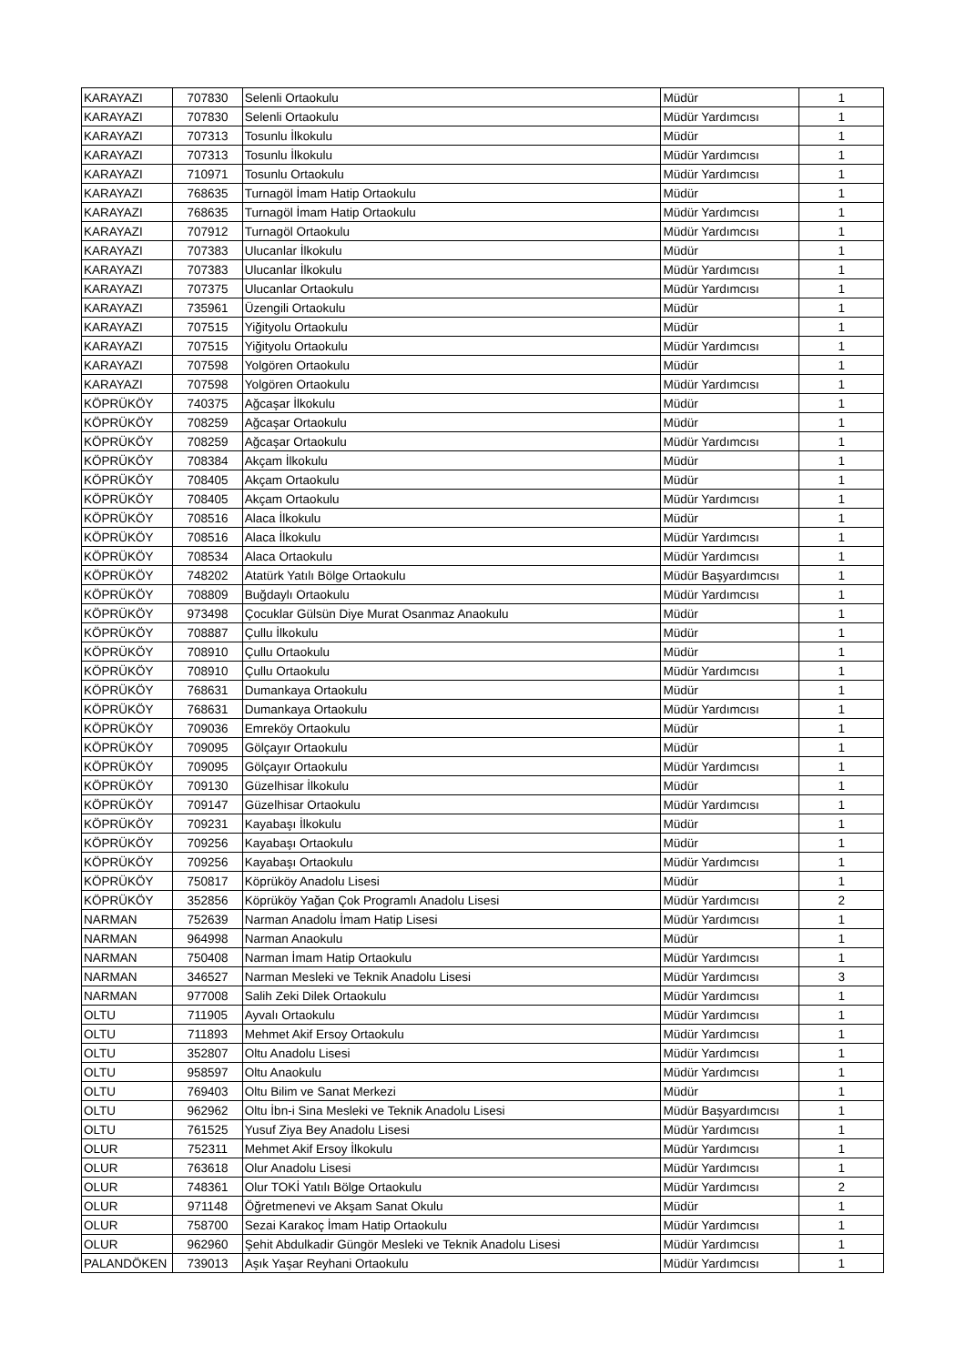| KARAYAZI | 707830 | Selenli Ortaokulu | Müdür | 1 |
| KARAYAZI | 707830 | Selenli Ortaokulu | Müdür Yardımcısı | 1 |
| KARAYAZI | 707313 | Tosunlu İlkokulu | Müdür | 1 |
| KARAYAZI | 707313 | Tosunlu İlkokulu | Müdür Yardımcısı | 1 |
| KARAYAZI | 710971 | Tosunlu Ortaokulu | Müdür Yardımcısı | 1 |
| KARAYAZI | 768635 | Turnagöl İmam Hatip Ortaokulu | Müdür | 1 |
| KARAYAZI | 768635 | Turnagöl İmam Hatip Ortaokulu | Müdür Yardımcısı | 1 |
| KARAYAZI | 707912 | Turnagöl Ortaokulu | Müdür Yardımcısı | 1 |
| KARAYAZI | 707383 | Ulucanlar İlkokulu | Müdür | 1 |
| KARAYAZI | 707383 | Ulucanlar İlkokulu | Müdür Yardımcısı | 1 |
| KARAYAZI | 707375 | Ulucanlar Ortaokulu | Müdür Yardımcısı | 1 |
| KARAYAZI | 735961 | Üzengili Ortaokulu | Müdür | 1 |
| KARAYAZI | 707515 | Yiğityolu Ortaokulu | Müdür | 1 |
| KARAYAZI | 707515 | Yiğityolu Ortaokulu | Müdür Yardımcısı | 1 |
| KARAYAZI | 707598 | Yolgören Ortaokulu | Müdür | 1 |
| KARAYAZI | 707598 | Yolgören Ortaokulu | Müdür Yardımcısı | 1 |
| KÖPRÜKÖY | 740375 | Ağcaşar İlkokulu | Müdür | 1 |
| KÖPRÜKÖY | 708259 | Ağcaşar Ortaokulu | Müdür | 1 |
| KÖPRÜKÖY | 708259 | Ağcaşar Ortaokulu | Müdür Yardımcısı | 1 |
| KÖPRÜKÖY | 708384 | Akçam İlkokulu | Müdür | 1 |
| KÖPRÜKÖY | 708405 | Akçam Ortaokulu | Müdür | 1 |
| KÖPRÜKÖY | 708405 | Akçam Ortaokulu | Müdür Yardımcısı | 1 |
| KÖPRÜKÖY | 708516 | Alaca İlkokulu | Müdür | 1 |
| KÖPRÜKÖY | 708516 | Alaca İlkokulu | Müdür Yardımcısı | 1 |
| KÖPRÜKÖY | 708534 | Alaca Ortaokulu | Müdür Yardımcısı | 1 |
| KÖPRÜKÖY | 748202 | Atatürk Yatılı Bölge Ortaokulu | Müdür Başyardımcısı | 1 |
| KÖPRÜKÖY | 708809 | Buğdaylı Ortaokulu | Müdür Yardımcısı | 1 |
| KÖPRÜKÖY | 973498 | Çocuklar Gülsün Diye Murat Osanmaz Anaokulu | Müdür | 1 |
| KÖPRÜKÖY | 708887 | Çullu İlkokulu | Müdür | 1 |
| KÖPRÜKÖY | 708910 | Çullu Ortaokulu | Müdür | 1 |
| KÖPRÜKÖY | 708910 | Çullu Ortaokulu | Müdür Yardımcısı | 1 |
| KÖPRÜKÖY | 768631 | Dumankaya Ortaokulu | Müdür | 1 |
| KÖPRÜKÖY | 768631 | Dumankaya Ortaokulu | Müdür Yardımcısı | 1 |
| KÖPRÜKÖY | 709036 | Emreköy Ortaokulu | Müdür | 1 |
| KÖPRÜKÖY | 709095 | Gölçayır Ortaokulu | Müdür | 1 |
| KÖPRÜKÖY | 709095 | Gölçayır Ortaokulu | Müdür Yardımcısı | 1 |
| KÖPRÜKÖY | 709130 | Güzelhisar İlkokulu | Müdür | 1 |
| KÖPRÜKÖY | 709147 | Güzelhisar Ortaokulu | Müdür Yardımcısı | 1 |
| KÖPRÜKÖY | 709231 | Kayabaşı İlkokulu | Müdür | 1 |
| KÖPRÜKÖY | 709256 | Kayabaşı Ortaokulu | Müdür | 1 |
| KÖPRÜKÖY | 709256 | Kayabaşı Ortaokulu | Müdür Yardımcısı | 1 |
| KÖPRÜKÖY | 750817 | Köprüköy Anadolu Lisesi | Müdür | 1 |
| KÖPRÜKÖY | 352856 | Köprüköy Yağan Çok Programlı Anadolu Lisesi | Müdür Yardımcısı | 2 |
| NARMAN | 752639 | Narman Anadolu İmam Hatip Lisesi | Müdür Yardımcısı | 1 |
| NARMAN | 964998 | Narman Anaokulu | Müdür | 1 |
| NARMAN | 750408 | Narman İmam Hatip Ortaokulu | Müdür Yardımcısı | 1 |
| NARMAN | 346527 | Narman Mesleki ve Teknik Anadolu Lisesi | Müdür Yardımcısı | 3 |
| NARMAN | 977008 | Salih Zeki Dilek Ortaokulu | Müdür Yardımcısı | 1 |
| OLTU | 711905 | Ayvalı Ortaokulu | Müdür Yardımcısı | 1 |
| OLTU | 711893 | Mehmet Akif Ersoy Ortaokulu | Müdür Yardımcısı | 1 |
| OLTU | 352807 | Oltu Anadolu Lisesi | Müdür Yardımcısı | 1 |
| OLTU | 958597 | Oltu Anaokulu | Müdür Yardımcısı | 1 |
| OLTU | 769403 | Oltu Bilim ve Sanat Merkezi | Müdür | 1 |
| OLTU | 962962 | Oltu İbn-i Sina Mesleki ve Teknik Anadolu Lisesi | Müdür Başyardımcısı | 1 |
| OLTU | 761525 | Yusuf Ziya Bey Anadolu Lisesi | Müdür Yardımcısı | 1 |
| OLUR | 752311 | Mehmet Akif Ersoy İlkokulu | Müdür Yardımcısı | 1 |
| OLUR | 763618 | Olur Anadolu Lisesi | Müdür Yardımcısı | 1 |
| OLUR | 748361 | Olur TOKİ Yatılı Bölge Ortaokulu | Müdür Yardımcısı | 2 |
| OLUR | 971148 | Öğretmenevi ve Akşam Sanat Okulu | Müdür | 1 |
| OLUR | 758700 | Sezai Karakoç İmam Hatip Ortaokulu | Müdür Yardımcısı | 1 |
| OLUR | 962960 | Şehit Abdulkadir Güngör Mesleki ve Teknik Anadolu Lisesi | Müdür Yardımcısı | 1 |
| PALANDÖKEN | 739013 | Aşık Yaşar Reyhani Ortaokulu | Müdür Yardımcısı | 1 |